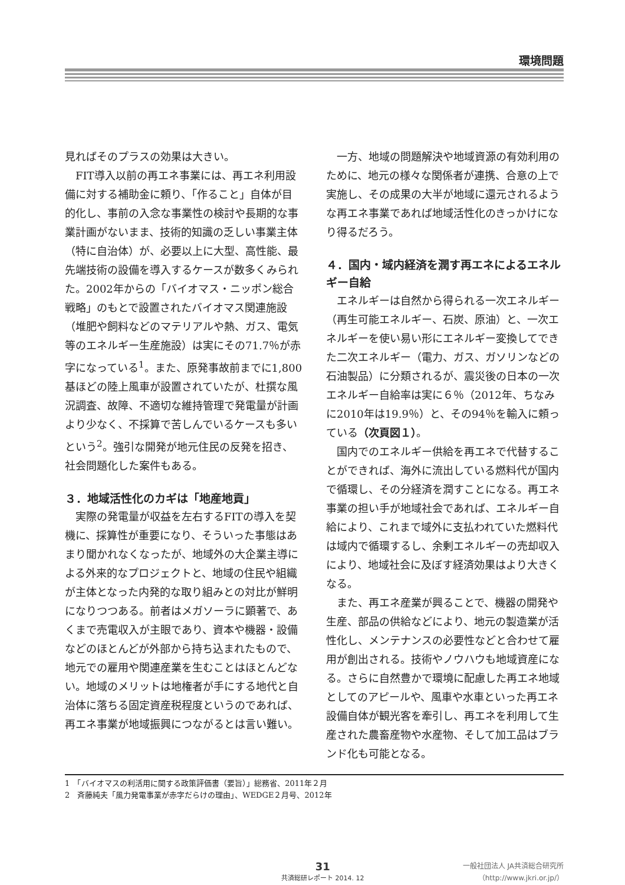環境問題
見ればそのプラスの効果は大きい。
FIT導入以前の再エネ事業には、再エネ利用設備に対する補助金に頼り、「作ること」自体が目的化し、事前の入念な事業性の検討や長期的な事業計画がないまま、技術的知識の乏しい事業主体（特に自治体）が、必要以上に大型、高性能、最先端技術の設備を導入するケースが数多くみられた。2002年からの「バイオマス・ニッポン総合戦略」のもとで設置されたバイオマス関連施設（堆肥や飼料などのマテリアルや熱、ガス、電気等のエネルギー生産施設）は実にその71.7％が赤字になっている<sup>1</sup>。また、原発事故前までに1,800基ほどの陸上風車が設置されていたが、杜撰な風況調査、故障、不適切な維持管理で発電量が計画より少なく、不採算で苦しんでいるケースも多いという<sup>2</sup>。強引な開発が地元住民の反発を招き、社会問題化した案件もある。
３．地域活性化のカギは「地産地貢」
実際の発電量が収益を左右するFITの導入を契機に、採算性が重要になり、そういった事態はあまり聞かれなくなったが、地域外の大企業主導による外来的なプロジェクトと、地域の住民や組織が主体となった内発的な取り組みとの対比が鮮明になりつつある。前者はメガソーラに顕著で、あくまで売電収入が主眼であり、資本や機器・設備などのほとんどが外部から持ち込まれたもので、地元での雇用や関連産業を生むことはほとんどない。地域のメリットは地権者が手にする地代と自治体に落ちる固定資産税程度というのであれば、再エネ事業が地域振興につながるとは言い難い。
一方、地域の問題解決や地域資源の有効利用のために、地元の様々な関係者が連携、合意の上で実施し、その成果の大半が地域に還元されるような再エネ事業であれば地域活性化のきっかけになり得るだろう。
４．国内・域内経済を潤す再エネによるエネルギー自給
エネルギーは自然から得られる一次エネルギー（再生可能エネルギー、石炭、原油）と、一次エネルギーを使い易い形にエネルギー変換してできた二次エネルギー（電力、ガス、ガソリンなどの石油製品）に分類されるが、震災後の日本の一次エネルギー自給率は実に６％（2012年、ちなみに2010年は19.9％）と、その94％を輸入に頼っている（次頁図１）。
国内でのエネルギー供給を再エネで代替することができれば、海外に流出している燃料代が国内で循環し、その分経済を潤すことになる。再エネ事業の担い手が地域社会であれば、エネルギー自給により、これまで域外に支払われていた燃料代は域内で循環するし、余剰エネルギーの売却収入により、地域社会に及ぼす経済効果はより大きくなる。
また、再エネ産業が興ることで、機器の開発や生産、部品の供給などにより、地元の製造業が活性化し、メンテナンスの必要性などと合わせて雇用が創出される。技術やノウハウも地域資産になる。さらに自然豊かで環境に配慮した再エネ地域としてのアピールや、風車や水車といった再エネ設備自体が観光客を牽引し、再エネを利用して生産された農畜産物や水産物、そして加工品はブランド化も可能となる。
1　「バイオマスの利活用に関する政策評価書（要旨）」総務省、2011年２月
2　斉藤純夫「風力発電事業が赤字だらけの理由」、WEDGE２月号、2012年
31
共済総研レポート 2014. 12
一般社団法人 JA共済総合研究所
（http://www.jkri.or.jp/）